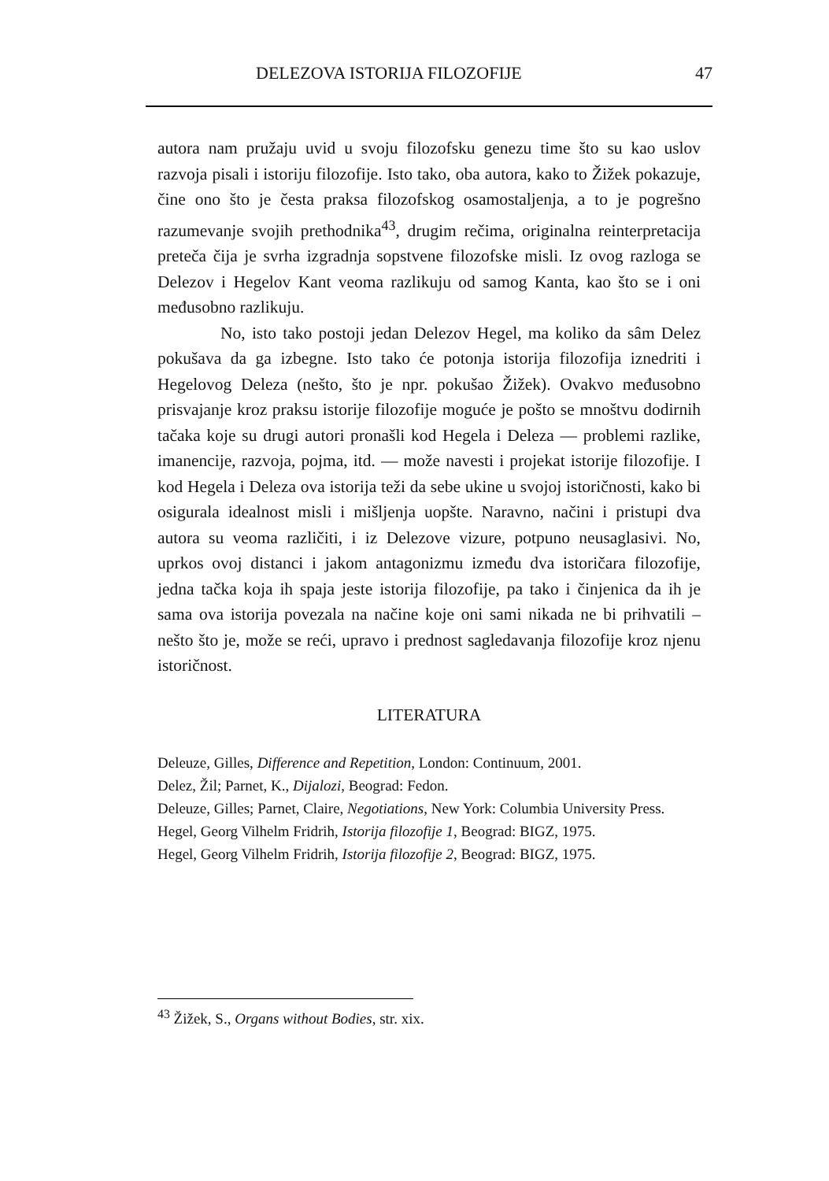DELEZOVA ISTORIJA FILOZOFIJE 47
autora nam pružaju uvid u svoju filozofsku genezu time što su kao uslov razvoja pisali i istoriju filozofije. Isto tako, oba autora, kako to Žižek pokazuje, čine ono što je česta praksa filozofskog osamostaljenja, a to je pogrešno razumevanje svojih prethodnika<sup>43</sup>, drugim rečima, originalna reinterpretacija preteča čija je svrha izgradnja sopstvene filozofske misli. Iz ovog razloga se Delezov i Hegelov Kant veoma razlikuju od samog Kanta, kao što se i oni međusobno razlikuju.
No, isto tako postoji jedan Delezov Hegel, ma koliko da sâm Delez pokušava da ga izbegne. Isto tako će potonja istorija filozofija iznedriti i Hegelovog Deleza (nešto, što je npr. pokušao Žižek). Ovakvo međusobno prisvajanje kroz praksu istorije filozofije moguće je pošto se mnoštvu dodirnih tačaka koje su drugi autori pronašli kod Hegela i Deleza — problemi razlike, imanencije, razvoja, pojma, itd. — može navesti i projekat istorije filozofije. I kod Hegela i Deleza ova istorija teži da sebe ukine u svojoj istoričnosti, kako bi osigurala idealnost misli i mišljenja uopšte. Naravno, načini i pristupi dva autora su veoma različiti, i iz Delezove vizure, potpuno neusaglasivi. No, uprkos ovoj distanci i jakom antagonizmu između dva istoričara filozofije, jedna tačka koja ih spaja jeste istorija filozofije, pa tako i činjenica da ih je sama ova istorija povezala na načine koje oni sami nikada ne bi prihvatili – nešto što je, može se reći, upravo i prednost sagledavanja filozofije kroz njenu istoričnost.
LITERATURA
Deleuze, Gilles, Difference and Repetition, London: Continuum, 2001.
Delez, Žil; Parnet, K., Dijalozi, Beograd: Fedon.
Deleuze, Gilles; Parnet, Claire, Negotiations, New York: Columbia University Press.
Hegel, Georg Vilhelm Fridrih, Istorija filozofije 1, Beograd: BIGZ, 1975.
Hegel, Georg Vilhelm Fridrih, Istorija filozofije 2, Beograd: BIGZ, 1975.
<sup>43</sup> Žižek, S., Organs without Bodies, str. xix.